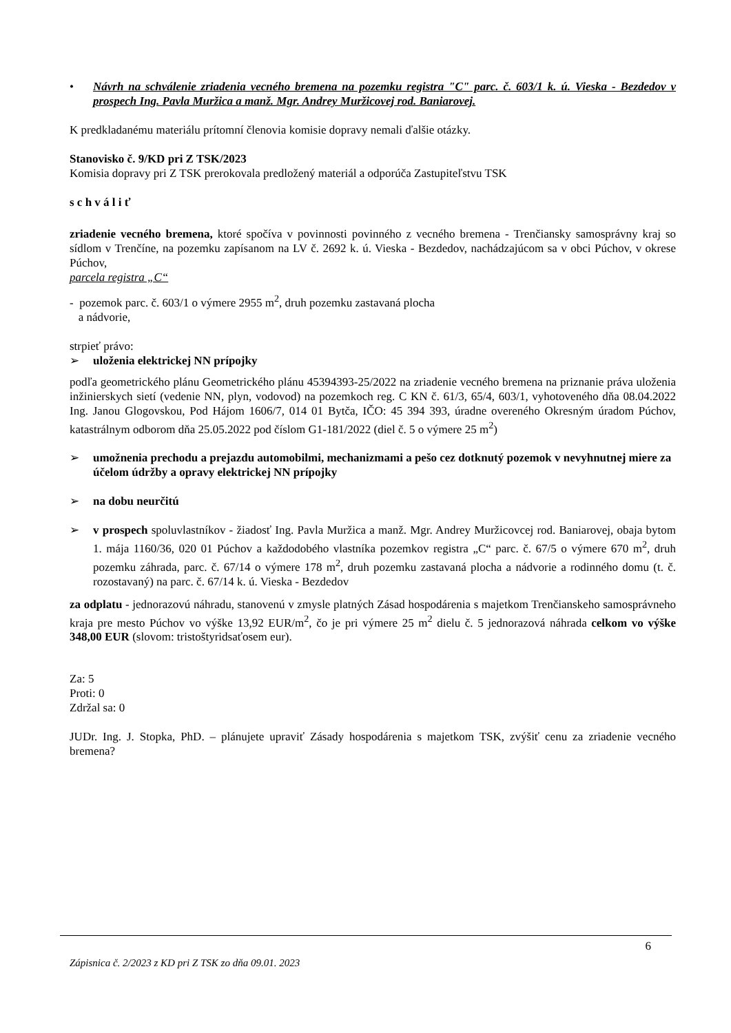• Návrh na schválenie zriadenia vecného bremena na pozemku registra "C" parc. č. 603/1 k. ú. Vieska - Bezdedov v prospech Ing. Pavla Muržica a manž. Mgr. Andrey Muržicovej rod. Baniarovej.
K predkladanému materiálu prítomní členovia komisie dopravy nemali ďalšie otázky.
Stanovisko č. 9/KD pri Z TSK/2023
Komisia dopravy pri Z TSK prerokovala predložený materiál a odporúča Zastupiteľstvu TSK
s c h v á l i ť
zriadenie vecného bremena, ktoré spočíva v povinnosti povinného z vecného bremena - Trenčiansky samosprávny kraj so sídlom v Trenčíne, na pozemku zapísanom na LV č. 2692 k. ú. Vieska - Bezdedov, nachádzajúcom sa v obci Púchov, v okrese Púchov,
parcela registra „C“
- pozemok parc. č. 603/1 o výmere 2955 m<sup>2</sup>, druh pozemku zastavaná plocha
a nádvorie,
strpieť právo:
➢ uloženia elektrickej NN prípojky
podľa geometrického plánu Geometrického plánu 45394393-25/2022 na zriadenie vecného bremena na priznanie práva uloženia inžinierskych sietí (vedenie NN, plyn, vodovod) na pozemkoch reg. C KN č. 61/3, 65/4, 603/1, vyhotoveného dňa 08.04.2022 Ing. Janou Glogovskou, Pod Hájom 1606/7, 014 01 Bytča, IČO: 45 394 393, úradne overeného Okresným úradom Púchov, katastrálnym odborom dňa 25.05.2022 pod číslom G1-181/2022 (diel č. 5 o výmere 25 m<sup>2</sup>)
➢ umožnenia prechodu a prejazdu automobilmi, mechanizmami a pešo cez dotknutý pozemok v nevyhnutnej miere za účelom údržby a opravy elektrickej NN prípojky
➢ na dobu neurčitú
➢ v prospech spoluvlastníkov - žiadosť Ing. Pavla Muržica a manž. Mgr. Andrey Muržicovcej rod. Baniarovej, obaja bytom 1. mája 1160/36, 020 01 Púchov a každodobého vlastníka pozemkov registra „C“ parc. č. 67/5 o výmere 670 m<sup>2</sup>, druh pozemku záhrada, parc. č. 67/14 o výmere 178 m<sup>2</sup>, druh pozemku zastavaná plocha a nádvorie a rodinného domu (t. č. rozostavaný) na parc. č. 67/14 k. ú. Vieska - Bezdedov
za odplatu - jednorazovú náhradu, stanovenú v zmysle platných Zásad hospodárenia s majetkom Trenčianskeho samosprávneho kraja pre mesto Púchov vo výške 13,92 EUR/m<sup>2</sup>, čo je pri výmere 25 m<sup>2</sup> dielu č. 5 jednorazová náhrada celkom vo výške 348,00 EUR (slovom: tristoštyridsaťosem eur).
Za: 5
Proti: 0
Zdržal sa: 0
JUDr. Ing. J. Stopka, PhD. – plánujete upraviť Zásady hospodárenia s majetkom TSK, zvýšiť cenu za zriadenie vecného bremena?
6
Zápisnica č. 2/2023 z KD pri Z TSK zo dňa 09.01. 2023